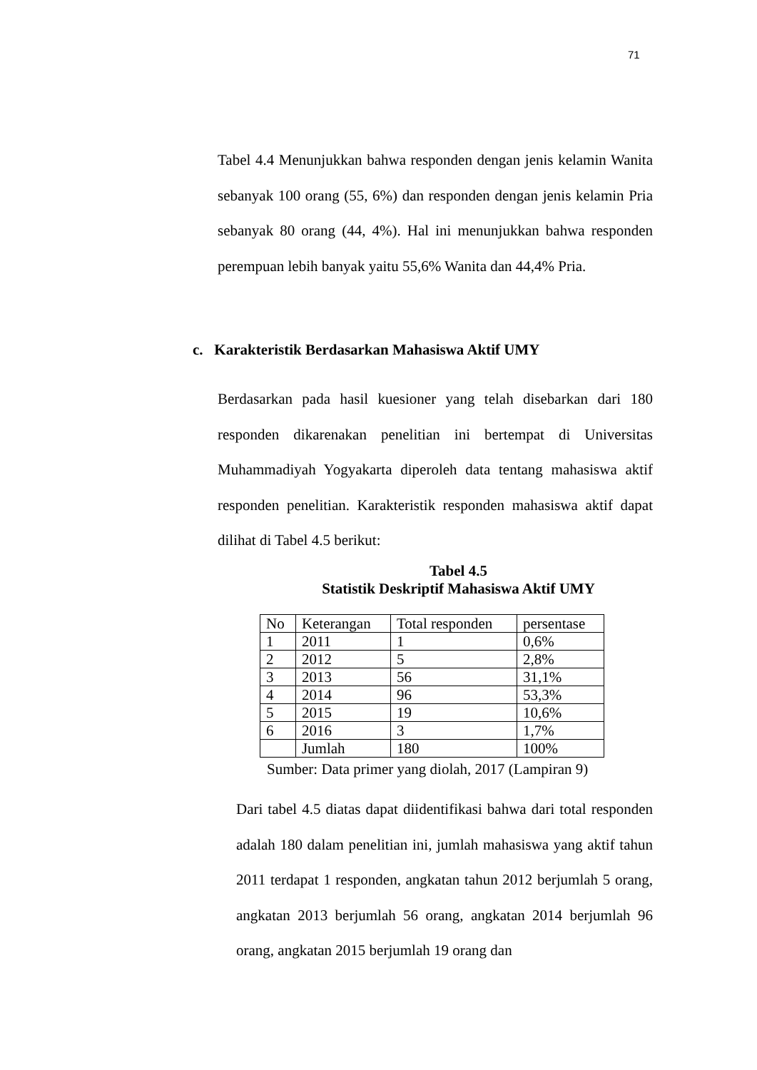71
Tabel 4.4 Menunjukkan bahwa responden dengan jenis kelamin Wanita sebanyak 100 orang (55, 6%) dan responden dengan jenis kelamin Pria sebanyak 80 orang (44, 4%). Hal ini menunjukkan bahwa responden perempuan lebih banyak yaitu 55,6% Wanita dan 44,4% Pria.
c. Karakteristik Berdasarkan Mahasiswa Aktif UMY
Berdasarkan pada hasil kuesioner yang telah disebarkan dari 180 responden dikarenakan penelitian ini bertempat di Universitas Muhammadiyah Yogyakarta diperoleh data tentang mahasiswa aktif responden penelitian. Karakteristik responden mahasiswa aktif dapat dilihat di Tabel 4.5 berikut:
Tabel 4.5
Statistik Deskriptif Mahasiswa Aktif UMY
| No | Keterangan | Total responden | persentase |
| 1 | 2011 | 1 | 0,6% |
| 2 | 2012 | 5 | 2,8% |
| 3 | 2013 | 56 | 31,1% |
| 4 | 2014 | 96 | 53,3% |
| 5 | 2015 | 19 | 10,6% |
| 6 | 2016 | 3 | 1,7% |
| | Jumlah | 180 | 100% |
Sumber: Data primer yang diolah, 2017 (Lampiran 9)
Dari tabel 4.5 diatas dapat diidentifikasi bahwa dari total responden adalah 180 dalam penelitian ini, jumlah mahasiswa yang aktif tahun 2011 terdapat 1 responden, angkatan tahun 2012 berjumlah 5 orang, angkatan 2013 berjumlah 56 orang, angkatan 2014 berjumlah 96 orang, angkatan 2015 berjumlah 19 orang dan